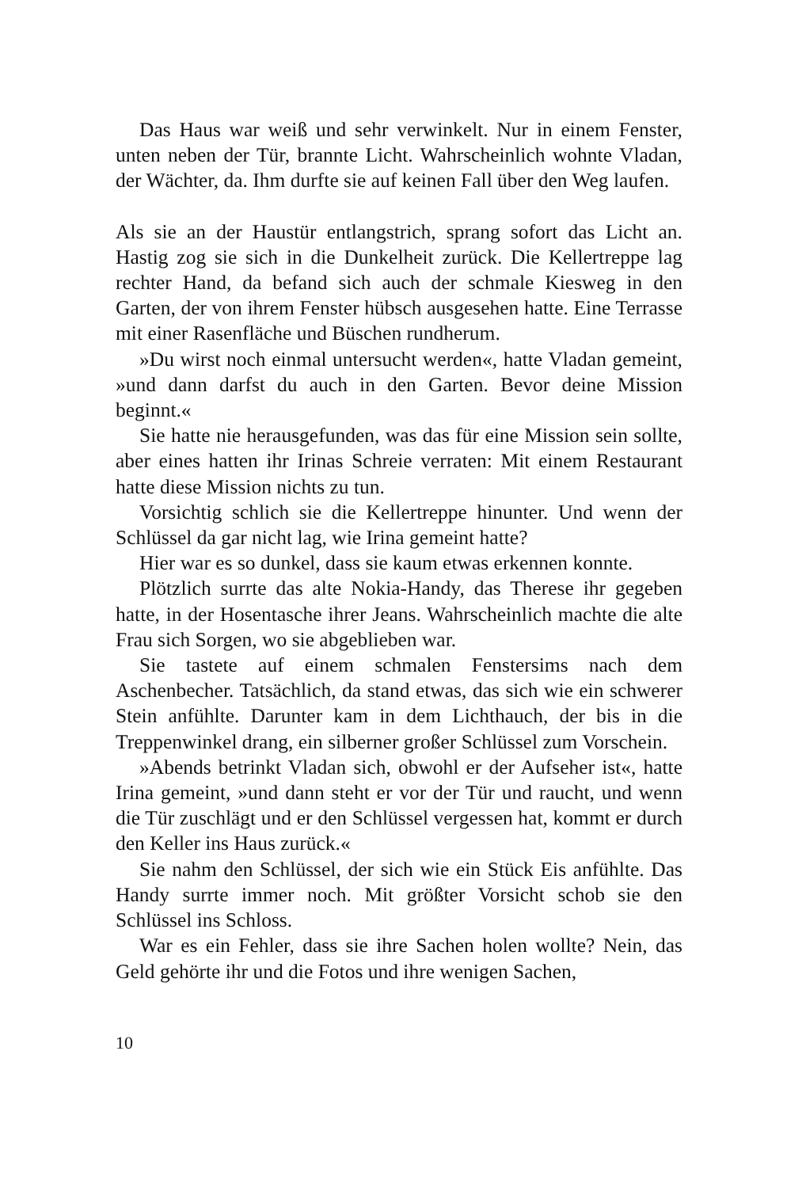Das Haus war weiß und sehr verwinkelt. Nur in einem Fenster, unten neben der Tür, brannte Licht. Wahrscheinlich wohnte Vladan, der Wächter, da. Ihm durfte sie auf keinen Fall über den Weg laufen.
Als sie an der Haustür entlangstrich, sprang sofort das Licht an. Hastig zog sie sich in die Dunkelheit zurück. Die Kellertreppe lag rechter Hand, da befand sich auch der schmale Kiesweg in den Garten, der von ihrem Fenster hübsch ausgesehen hatte. Eine Terrasse mit einer Rasenfläche und Büschen rundherum.
»Du wirst noch einmal untersucht werden«, hatte Vladan gemeint, »und dann darfst du auch in den Garten. Bevor deine Mission beginnt.«
Sie hatte nie herausgefunden, was das für eine Mission sein sollte, aber eines hatten ihr Irinas Schreie verraten: Mit einem Restaurant hatte diese Mission nichts zu tun.
Vorsichtig schlich sie die Kellertreppe hinunter. Und wenn der Schlüssel da gar nicht lag, wie Irina gemeint hatte?
Hier war es so dunkel, dass sie kaum etwas erkennen konnte.
Plötzlich surrte das alte Nokia-Handy, das Therese ihr gegeben hatte, in der Hosentasche ihrer Jeans. Wahrscheinlich machte die alte Frau sich Sorgen, wo sie abgeblieben war.
Sie tastete auf einem schmalen Fenstersims nach dem Aschenbecher. Tatsächlich, da stand etwas, das sich wie ein schwerer Stein anfühlte. Darunter kam in dem Lichthauch, der bis in die Treppenwinkel drang, ein silberner großer Schlüssel zum Vorschein.
»Abends betrinkt Vladan sich, obwohl er der Aufseher ist«, hatte Irina gemeint, »und dann steht er vor der Tür und raucht, und wenn die Tür zuschlägt und er den Schlüssel vergessen hat, kommt er durch den Keller ins Haus zurück.«
Sie nahm den Schlüssel, der sich wie ein Stück Eis anfühlte. Das Handy surrte immer noch. Mit größter Vorsicht schob sie den Schlüssel ins Schloss.
War es ein Fehler, dass sie ihre Sachen holen wollte? Nein, das Geld gehörte ihr und die Fotos und ihre wenigen Sachen,
10